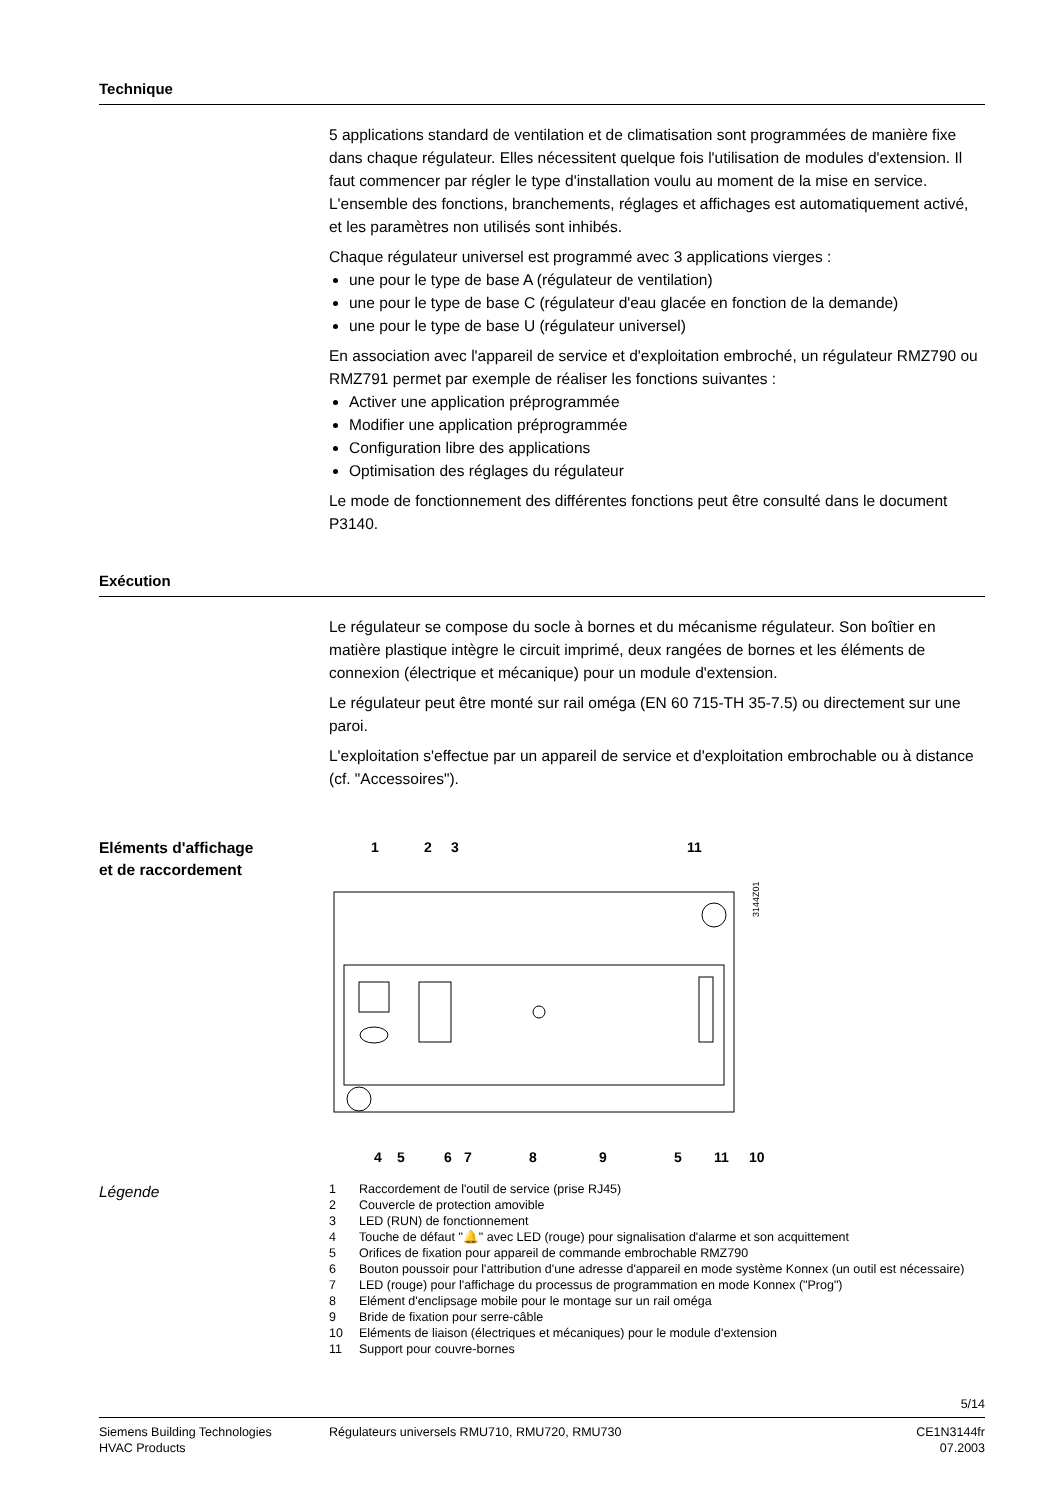Technique
5 applications standard de ventilation et de climatisation sont programmées de manière fixe dans chaque régulateur. Elles nécessitent quelque fois l'utilisation de modules d'extension. Il faut commencer par régler le type d'installation voulu au moment de la mise en service. L'ensemble des fonctions, branchements, réglages et affichages est automatiquement activé, et les paramètres non utilisés sont inhibés.
Chaque régulateur universel est programmé avec 3 applications vierges :
une pour le type de base A (régulateur de ventilation)
une pour le type de base C (régulateur d'eau glacée en fonction de la demande)
une pour le type de base U (régulateur universel)
En association avec l'appareil de service et d'exploitation embroché, un régulateur RMZ790 ou RMZ791 permet par exemple de réaliser les fonctions suivantes :
Activer une application préprogrammée
Modifier une application préprogrammée
Configuration libre des applications
Optimisation des réglages du régulateur
Le mode de fonctionnement des différentes fonctions peut être consulté dans le document P3140.
Exécution
Le régulateur se compose du socle à bornes et du mécanisme régulateur. Son boîtier en matière plastique intègre le circuit imprimé, deux rangées de bornes et les éléments de connexion (électrique et mécanique) pour un module d'extension.
Le régulateur peut être monté sur rail oméga (EN 60 715-TH 35-7.5) ou directement sur une paroi.
L'exploitation s'effectue par un appareil de service et d'exploitation embrochable ou à distance (cf. "Accessoires").
Eléments d'affichage
et de raccordement
1
2
3
11
3144Z01
4
5
6
7
8
9
5
11
10
Légende
1 Raccordement de l'outil de service (prise RJ45)
2 Couvercle de protection amovible
3 LED (RUN) de fonctionnement
4 Touche de défaut "🔔" avec LED (rouge) pour signalisation d'alarme et son acquittement
5 Orifices de fixation pour appareil de commande embrochable RMZ790
6 Bouton poussoir pour l'attribution d'une adresse d'appareil en mode système Konnex (un outil est nécessaire)
7 LED (rouge) pour l'affichage du processus de programmation en mode Konnex ("Prog")
8 Elément d'enclipsage mobile pour le montage sur un rail oméga
9 Bride de fixation pour serre-câble
10 Eléments de liaison (électriques et mécaniques) pour le module d'extension
11 Support pour couvre-bornes
5/14
Siemens Building Technologies
HVAC Products
Régulateurs universels RMU710, RMU720, RMU730
CE1N3144fr
07.2003